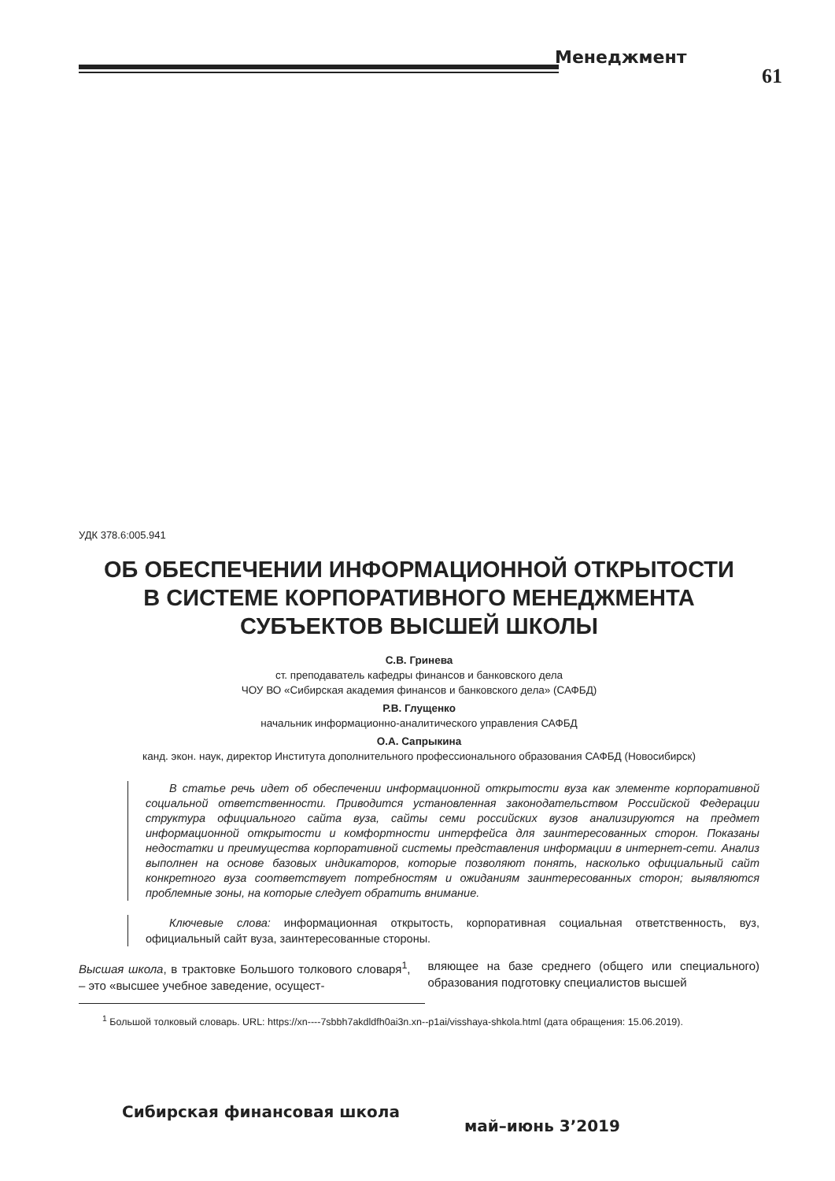Менеджмент
61
УДК 378.6:005.941
ОБ ОБЕСПЕЧЕНИИ ИНФОРМАЦИОННОЙ ОТКРЫТОСТИ
В СИСТЕМЕ КОРПОРАТИВНОГО МЕНЕДЖМЕНТА
СУБЪЕКТОВ ВЫСШЕЙ ШКОЛЫ
С.В. Гринева
ст. преподаватель кафедры финансов и банковского дела
ЧОУ ВО «Сибирская академия финансов и банковского дела» (САФБД)
Р.В. Глущенко
начальник информационно-аналитического управления САФБД
О.А. Сапрыкина
канд. экон. наук, директор Института дополнительного профессионального образования САФБД (Новосибирск)
В статье речь идет об обеспечении информационной открытости вуза как элементе корпоративной социальной ответственности. Приводится установленная законодательством Российской Федерации структура официального сайта вуза, сайты семи российских вузов анализируются на предмет информационной открытости и комфортности интерфейса для заинтересованных сторон. Показаны недостатки и преимущества корпоративной системы представления информации в интернет-сети. Анализ выполнен на основе базовых индикаторов, которые позволяют понять, насколько официальный сайт конкретного вуза соответствует потребностям и ожиданиям заинтересованных сторон; выявляются проблемные зоны, на которые следует обратить внимание.
Ключевые слова: информационная открытость, корпоративная социальная ответственность, вуз, официальный сайт вуза, заинтересованные стороны.
Высшая школа, в трактовке Большого толкового словаря<sup>1</sup>, – это «высшее учебное заведение, осущест-
вляющее на базе среднего (общего или специального) образования подготовку специалистов высшей
<sup>1</sup> Большой толковый словарь. URL: https://xn----7sbbh7akdldfh0ai3n.xn--p1ai/visshaya-shkola.html (дата обращения: 15.06.2019).
Сибирская финансовая школа
май–июнь 3’2019